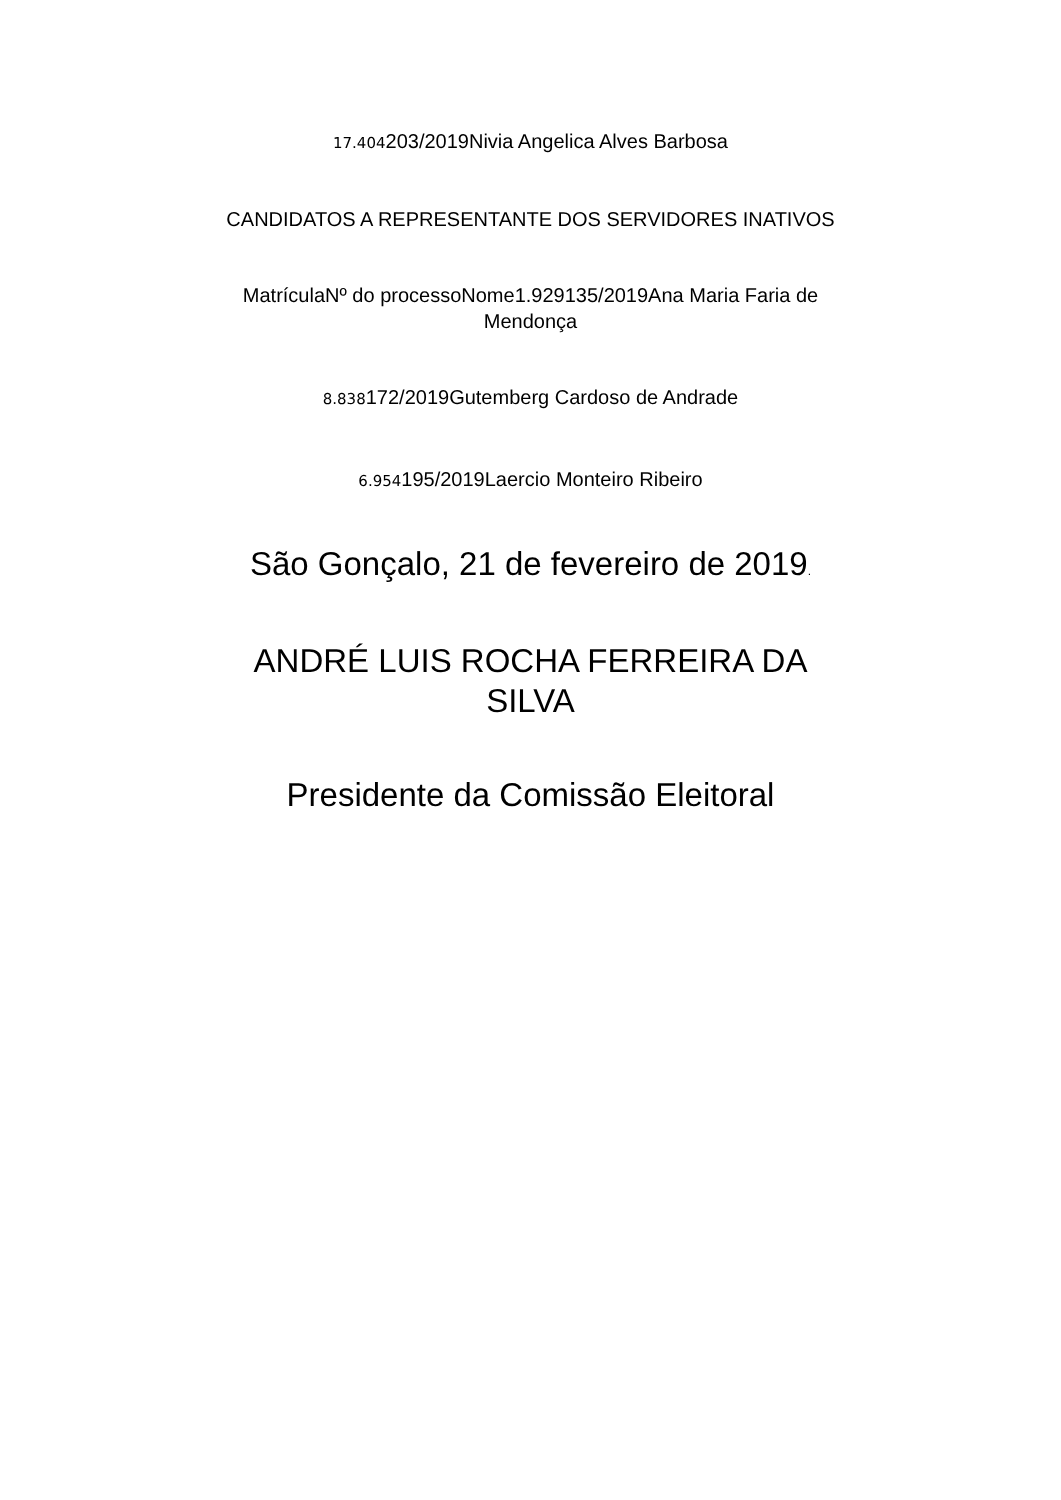17.404203/2019Nivia Angelica Alves Barbosa
CANDIDATOS A REPRESENTANTE DOS SERVIDORES INATIVOS
MatrículaNº do processoNome1.929135/2019Ana Maria Faria de Mendonça
8.838172/2019Gutemberg Cardoso de Andrade
6.954195/2019Laercio Monteiro Ribeiro
São Gonçalo, 21 de fevereiro de 2019.
ANDRÉ LUIS ROCHA FERREIRA DA SILVA
Presidente da Comissão Eleitoral